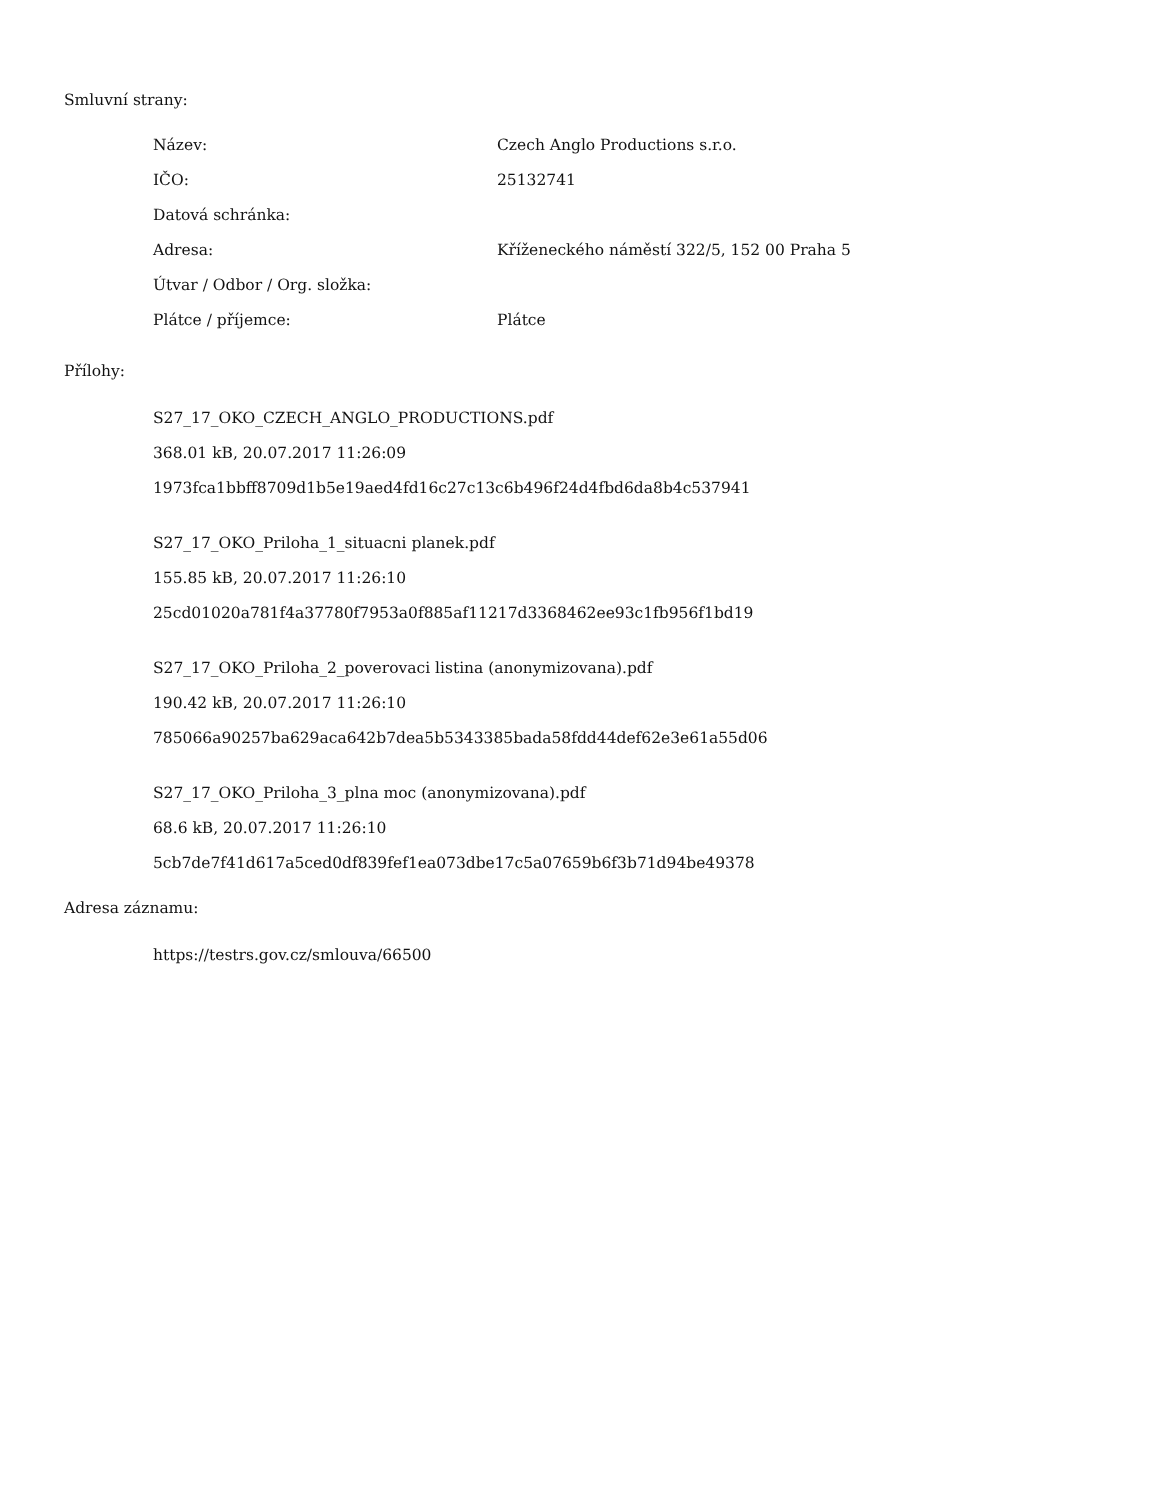Smluvní strany:
| Název: | Czech Anglo Productions s.r.o. |
| IČO: | 25132741 |
| Datová schránka: | |
| Adresa: | Kříženeckého náměstí 322/5, 152 00 Praha 5 |
| Útvar / Odbor / Org. složka: | |
| Plátce / příjemce: | Plátce |
Přílohy:
S27_17_OKO_CZECH_ANGLO_PRODUCTIONS.pdf
368.01 kB, 20.07.2017 11:26:09
1973fca1bbff8709d1b5e19aed4fd16c27c13c6b496f24d4fbd6da8b4c537941
S27_17_OKO_Priloha_1_situacni planek.pdf
155.85 kB, 20.07.2017 11:26:10
25cd01020a781f4a37780f7953a0f885af11217d3368462ee93c1fb956f1bd19
S27_17_OKO_Priloha_2_poverovaci listina (anonymizovana).pdf
190.42 kB, 20.07.2017 11:26:10
785066a90257ba629aca642b7dea5b5343385bada58fdd44def62e3e61a55d06
S27_17_OKO_Priloha_3_plna moc (anonymizovana).pdf
68.6 kB, 20.07.2017 11:26:10
5cb7de7f41d617a5ced0df839fef1ea073dbe17c5a07659b6f3b71d94be49378
Adresa záznamu:
https://testrs.gov.cz/smlouva/66500